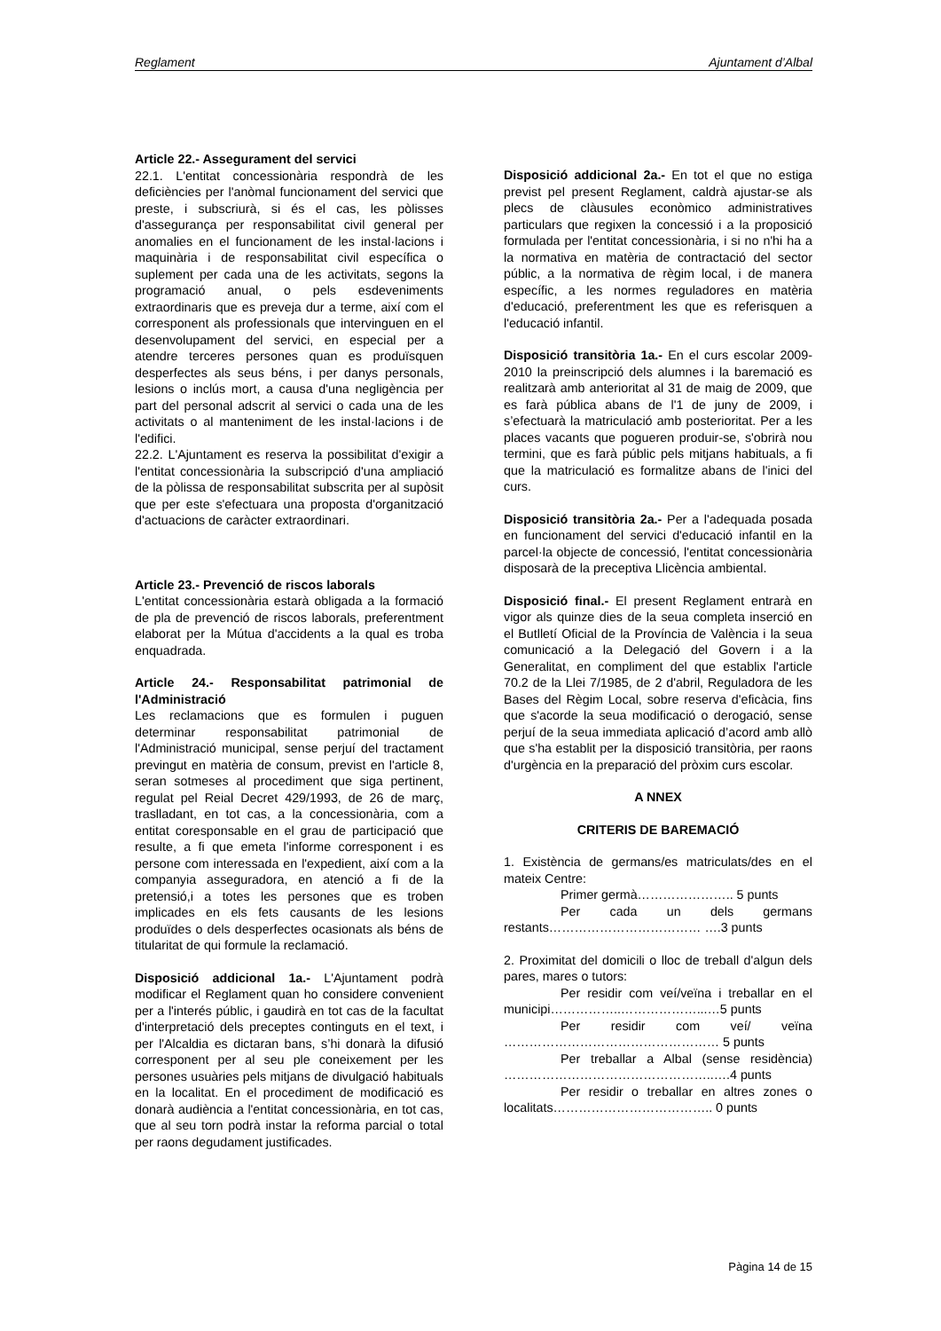Reglament Ajuntament d’Albal
Article 22.- Assegurament del servici
22.1. L'entitat concessionària respondrà de les deficiències per l'anòmal funcionament del servici que preste, i subscriurà, si és el cas, les pòlisses d'assegurança per responsabilitat civil general per anomalies en el funcionament de les instal·lacions i maquinària i de responsabilitat civil específica o suplement per cada una de les activitats, segons la programació anual, o pels esdeveniments extraordinaris que es preveja dur a terme, així com el corresponent als professionals que intervinguen en el desenvolupament del servici, en especial per a atendre terceres persones quan es produïsquen desperfectes als seus béns, i per danys personals, lesions o inclús mort, a causa d'una negligència per part del personal adscrit al servici o cada una de les activitats o al manteniment de les instal·lacions i de l'edifici.
22.2. L'Ajuntament es reserva la possibilitat d'exigir a l'entitat concessionària la subscripció d'una ampliació de la pòlissa de responsabilitat subscrita per al supòsit que per este s'efectuara una proposta d'organització d'actuacions de caràcter extraordinari.
Article 23.- Prevenció de riscos laborals
L'entitat concessionària estarà obligada a la formació de pla de prevenció de riscos laborals, preferentment elaborat per la Mútua d'accidents a la qual es troba enquadrada.
Article 24.- Responsabilitat patrimonial de l'Administració
Les reclamacions que es formulen i puguen determinar responsabilitat patrimonial de l'Administració municipal, sense perjuí del tractament previngut en matèria de consum, previst en l'article 8, seran sotmeses al procediment que siga pertinent, regulat pel Reial Decret 429/1993, de 26 de març, traslladant, en tot cas, a la concessionària, com a entitat coresponsable en el grau de participació que resulte, a fi que emeta l'informe corresponent i es persone com interessada en l'expedient, així com a la companyia asseguradora, en atenció a fi de la pretensió,i a totes les persones que es troben implicades en els fets causants de les lesions produïdes o dels desperfectes ocasionats als béns de titularitat de qui formule la reclamació.
Disposició addicional 1a.- L'Ajuntament podrà modificar el Reglament quan ho considere convenient per a l'interés públic, i gaudirà en tot cas de la facultat d'interpretació dels preceptes continguts en el text, i per l'Alcaldia es dictaran bans, s’hi donarà la difusió corresponent per al seu ple coneixement per les persones usuàries pels mitjans de divulgació habituals en la localitat. En el procediment de modificació es donarà audiència a l'entitat concessionària, en tot cas, que al seu torn podrà instar la reforma parcial o total per raons degudament justificades.
Disposició addicional 2a.- En tot el que no estiga previst pel present Reglament, caldrà ajustar-se als plecs de clàusules econòmico administratives particulars que regixen la concessió i a la proposició formulada per l'entitat concessionària, i si no n'hi ha a la normativa en matèria de contractació del sector públic, a la normativa de règim local, i de manera específic, a les normes reguladores en matèria d'educació, preferentment les que es referisquen a l'educació infantil.
Disposició transitòria 1a.- En el curs escolar 2009- 2010 la preinscripció dels alumnes i la baremació es realitzarà amb anterioritat al 31 de maig de 2009, que es farà pública abans de l'1 de juny de 2009, i s’efectuarà la matriculació amb posterioritat. Per a les places vacants que pogueren produir-se, s'obrirà nou termini, que es farà públic pels mitjans habituals, a fi que la matriculació es formalitze abans de l'inici del curs.
Disposició transitòria 2a.- Per a l'adequada posada en funcionament del servici d'educació infantil en la parcel·la objecte de concessió, l'entitat concessionària disposarà de la preceptiva Llicència ambiental.
Disposició final.- El present Reglament entrarà en vigor als quinze dies de la seua completa inserció en el Butlletí Oficial de la Província de València i la seua comunicació a la Delegació del Govern i a la Generalitat, en compliment del que establix l'article 70.2 de la Llei 7/1985, de 2 d'abril, Reguladora de les Bases del Règim Local, sobre reserva d'eficàcia, fins que s'acorde la seua modificació o derogació, sense perjuí de la seua immediata aplicació d’acord amb allò que s'ha establit per la disposició transitòria, per raons d'urgència en la preparació del pròxim curs escolar.
A NNEX
CRITERIS DE BAREMACIÓ
1. Existència de germans/es matriculats/des en el mateix Centre:
Primer germà………………….. 5 punts
Per cada un dels germans restants……………………………… ….3 punts
2. Proximitat del domicili o lloc de treball d'algun dels pares, mares o tutors:
Per residir com veí/veïna i treballar en el municipi……………..………………...…5 punts
Per residir com veí/ veïna …………………………………………… 5 punts
Per treballar a Albal (sense residència) …………………………………………..….4 punts
Per residir o treballar en altres zones o localitats……………………………….. 0 punts
Pàgina 14 de 15